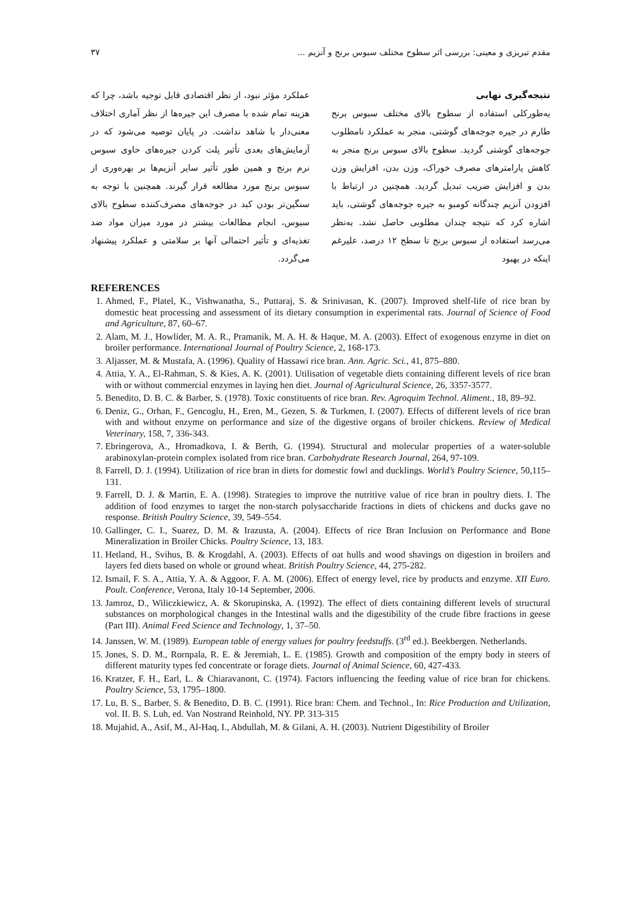مقدم تبریزی و معینی: بررسی اثر سطوح مختلف سبوس برنج و آنزیم ... ۳۷
نتیجه‌گیری نهایی
به‌طورکلی استفاده از سطوح بالای مختلف سبوس برنج طارم در جیره جوجه‌های گوشتی، منجر به عملکرد نامطلوب جوجه‌های گوشتی گردید. سطوح بالای سبوس برنج منجر به کاهش پارامترهای مصرف خوراک، وزن بدن، افزایش وزن بدن و افزایش ضریب تبدیل گردید. همچنین در ارتباط با افزودن آنزیم چندگانه کومبو به جیره جوجه‌های گوشتی، باید اشاره کرد که نتیجه چندان مطلوبی حاصل نشد. به‌نظر می‌رسد استفاده از سبوس برنج تا سطح ۱۲ درصد، علیرغم اینکه در بهبود
عملکرد مؤثر نبود، از نظر اقتصادی قابل توجیه باشد، چرا که هزینه تمام شده با مصرف این جیره‌ها از نظر آماری اختلاف معنی‌دار با شاهد نداشت. در پایان توصیه می‌شود که در آزمایش‌های بعدی تأثیر پلت کردن جیره‌های حاوی سبوس نرم برنج و همین طور تأثیر سایر آنزیم‌ها بر بهره‌وری از سبوس برنج مورد مطالعه قرار گیرند. همچنین با توجه به سنگین‌تر بودن کبد در جوجه‌های مصرف‌کننده سطوح بالای سبوس، انجام مطالعات بیشتر در مورد میزان مواد ضد تغذیه‌ای و تأثیر احتمالی آنها بر سلامتی و عملکرد پیشنهاد می‌گردد.
REFERENCES
1. Ahmed, F., Platel, K., Vishwanatha, S., Puttaraj, S. & Srinivasan, K. (2007). Improved shelf-life of rice bran by domestic heat processing and assessment of its dietary consumption in experimental rats. Journal of Science of Food and Agriculture, 87, 60–67.
2. Alam, M. J., Howlider, M. A. R., Pramanik, M. A. H. & Haque, M. A. (2003). Effect of exogenous enzyme in diet on broiler performance. International Journal of Poultry Science, 2, 168-173.
3. Aljasser, M. & Mustafa, A. (1996). Quality of Hassawi rice bran. Ann. Agric. Sci., 41, 875–880.
4. Attia, Y. A., El-Rahman, S. & Kies, A. K. (2001). Utilisation of vegetable diets containing different levels of rice bran with or without commercial enzymes in laying hen diet. Journal of Agricultural Science, 26, 3357-3577.
5. Benedito, D. B. C. & Barber, S. (1978). Toxic constituents of rice bran. Rev. Agroquim Technol. Aliment., 18, 89–92.
6. Deniz, G., Orhan, F., Gencoglu, H., Eren, M., Gezen, S. & Turkmen, I. (2007). Effects of different levels of rice bran with and without enzyme on performance and size of the digestive organs of broiler chickens. Review of Medical Veterinary, 158, 7, 336-343.
7. Ebringerova, A., Hromadkova, I. & Berth, G. (1994). Structural and molecular properties of a water-soluble arabinoxylan-protein complex isolated from rice bran. Carbohydrate Research Journal, 264, 97-109.
8. Farrell, D. J. (1994). Utilization of rice bran in diets for domestic fowl and ducklings. World’s Poultry Science, 50,115–131.
9. Farrell, D. J. & Martin, E. A. (1998). Strategies to improve the nutritive value of rice bran in poultry diets. I. The addition of food enzymes to target the non-starch polysaccharide fractions in diets of chickens and ducks gave no response. British Poultry Science, 39, 549–554.
10. Gallinger, C. I., Suarez, D. M. & Irazusta, A. (2004). Effects of rice Bran Inclusion on Performance and Bone Mineralization in Broiler Chicks. Poultry Science, 13, 183.
11. Hetland, H., Svihus, B. & Krogdahl, A. (2003). Effects of oat hulls and wood shavings on digestion in broilers and layers fed diets based on whole or ground wheat. British Poultry Science, 44, 275-282.
12. Ismail, F. S. A., Attia, Y. A. & Aggoor, F. A. M. (2006). Effect of energy level, rice by products and enzyme. XII Euro. Poult. Conference, Verona, Italy 10-14 September, 2006.
13. Jamroz, D., Wiliczkiewicz, A. & Skorupinska, A. (1992). The effect of diets containing different levels of structural substances on morphological changes in the Intestinal walls and the digestibility of the crude fibre fractions in geese (Part III). Animal Feed Science and Technology, 1, 37–50.
14. Janssen, W. M. (1989). European table of energy values for poultry feedstuffs. (3<sup>rd</sup> ed.). Beekbergen. Netherlands.
15. Jones, S. D. M., Rornpala, R. E. & Jeremiah, L. E. (1985). Growth and composition of the empty body in steers of different maturity types fed concentrate or forage diets. Journal of Animal Science, 60, 427-433.
16. Kratzer, F. H., Earl, L. & Chiaravanont, C. (1974). Factors influencing the feeding value of rice bran for chickens. Poultry Science, 53, 1795–1800.
17. Lu, B. S., Barber, S. & Benedito, D. B. C. (1991). Rice bran: Chem. and Technol., In: Rice Production and Utilization, vol. II. B. S. Luh, ed. Van Nostrand Reinhold, NY. PP. 313-315
18. Mujahid, A., Asif, M., Al-Haq, I., Abdullah, M. & Gilani, A. H. (2003). Nutrient Digestibility of Broiler